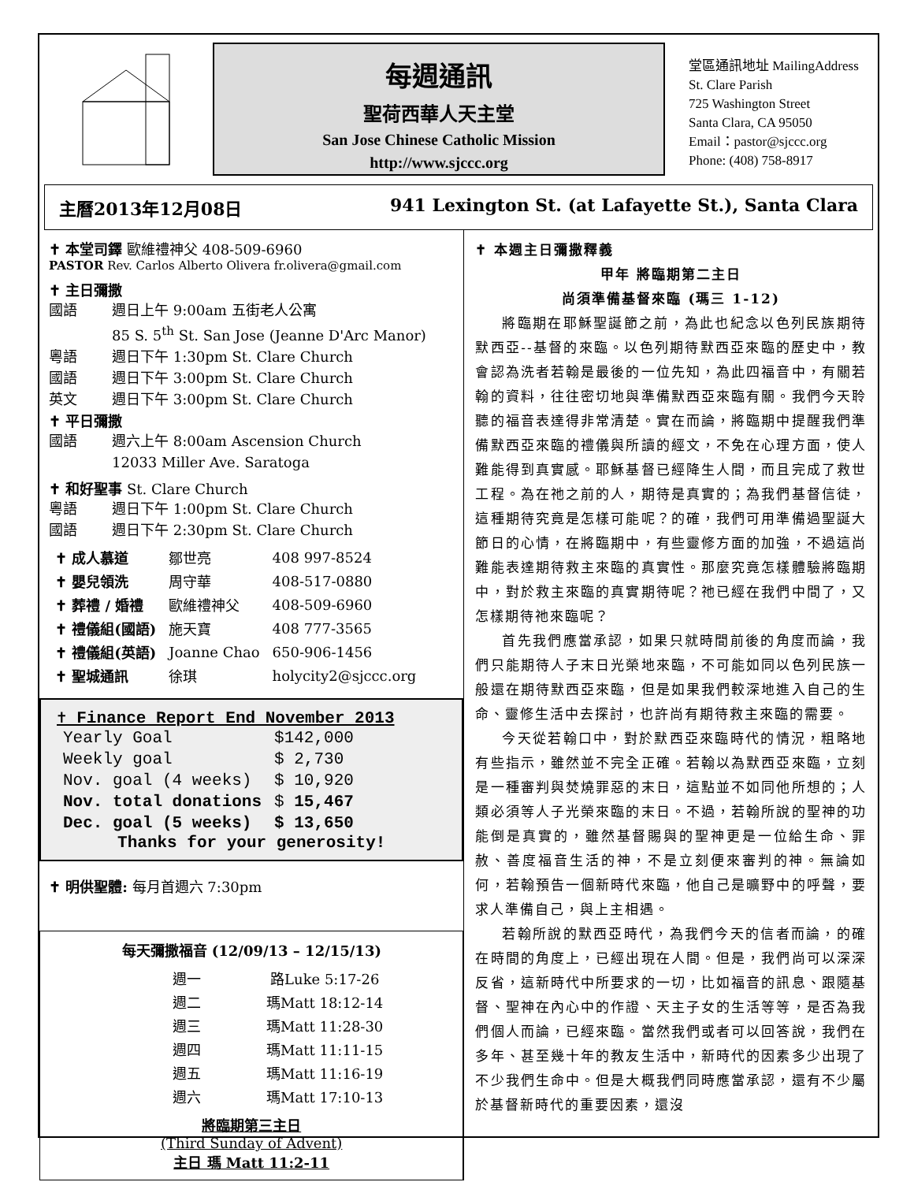每週通訊
聖荷西華人天主堂
San Jose Chinese Catholic Mission
http://www.sjccc.org
堂區通訊地址 MailingAddress
St. Clare Parish
725 Washington Street
Santa Clara, CA 95050
Email：pastor@sjccc.org
Phone: (408) 758-8917
主曆2013年12月08日 941 Lexington St. (at Lafayette St.), Santa Clara
✝ 本堂司鐸 歐維禮神父 408-509-6960
PASTOR Rev. Carlos Alberto Olivera fr.olivera@gmail.com
✝ 主日彌撒
國語 週日上午 9:00am 五街老人公寓
85 S. 5<sup>th</sup> St. San Jose (Jeanne D'Arc Manor)
粵語 週日下午 1:30pm St. Clare Church
國語 週日下午 3:00pm St. Clare Church
英文 週日下午 3:00pm St. Clare Church
✝ 平日彌撒
國語 週六上午 8:00am Ascension Church
12033 Miller Ave. Saratoga
✝ 和好聖事 St. Clare Church
粵語 週日下午 1:00pm St. Clare Church
國語 週日下午 2:30pm St. Clare Church
| ✝ 成人慕道 | 鄒世亮 | 408 997-8524 |
| ✝ 嬰兒領洗 | 周守華 | 408-517-0880 |
| ✝ 葬禮 / 婚禮 | 歐維禮神父 | 408-509-6960 |
| ✝ 禮儀組(國語) | 施天寶 | 408 777-3565 |
| ✝ 禮儀組(英語) | Joanne Chao | 650-906-1456 |
| ✝ 聖城通訊 | 徐琪 | holycity2@sjccc.org |
✝ Finance Report End November 2013
| Yearly Goal | $142,000 |
| Weekly goal | $ 2,730 |
| Nov. goal (4 weeks) | $ 10,920 |
| Nov. total donations | $ 15,467 |
| Dec. goal (5 weeks) | $ 13,650 |
Thanks for your generosity!
✝ 明供聖體: 每月首週六 7:30pm
每天彌撒福音 (12/09/13 – 12/15/13)
| 週一 | 路Luke 5:17-26 |
| 週二 | 瑪Matt 18:12-14 |
| 週三 | 瑪Matt 11:28-30 |
| 週四 | 瑪Matt 11:11-15 |
| 週五 | 瑪Matt 11:16-19 |
| 週六 | 瑪Matt 17:10-13 |
將臨期第三主日
(Third Sunday of Advent)
主日 瑪 Matt 11:2-11
✝ 本週主日彌撒釋義
甲年 將臨期第二主日
尚須準備基督來臨 (瑪三 1-12)
將臨期在耶穌聖誕節之前，為此也紀念以色列民族期待默西亞--基督的來臨。以色列期待默西亞來臨的歷史中，教會認為洗者若翰是最後的一位先知，為此四福音中，有關若翰的資料，往往密切地與準備默西亞來臨有關。我們今天聆聽的福音表達得非常清楚。實在而論，將臨期中提醒我們準備默西亞來臨的禮儀與所讀的經文，不免在心理方面，使人難能得到真實感。耶穌基督已經降生人間，而且完成了救世工程。為在祂之前的人，期待是真實的；為我們基督信徒，這種期待究竟是怎樣可能呢？的確，我們可用準備過聖誕大節日的心情，在將臨期中，有些靈修方面的加強，不過這尚難能表達期待救主來臨的真實性。那麼究竟怎樣體驗將臨期中，對於救主來臨的真實期待呢？祂已經在我們中間了，又怎樣期待祂來臨呢？
首先我們應當承認，如果只就時間前後的角度而論，我們只能期待人子末日光榮地來臨，不可能如同以色列民族一般還在期待默西亞來臨，但是如果我們較深地進入自己的生命、靈修生活中去探討，也許尚有期待救主來臨的需要。
今天從若翰口中，對於默西亞來臨時代的情況，粗略地有些指示，雖然並不完全正確。若翰以為默西亞來臨，立刻是一種審判與焚燒罪惡的末日，這點並不如同他所想的；人類必須等人子光榮來臨的末日。不過，若翰所說的聖神的功能倒是真實的，雖然基督賜與的聖神更是一位給生命、罪赦、善度福音生活的神，不是立刻便來審判的神。無論如何，若翰預告一個新時代來臨，他自己是曠野中的呼聲，要求人準備自己，與上主相遇。
若翰所說的默西亞時代，為我們今天的信者而論，的確在時間的角度上，已經出現在人間。但是，我們尚可以深深反省，這新時代中所要求的一切，比如福音的訊息、跟隨基督、聖神在內心中的作證、天主子女的生活等等，是否為我們個人而論，已經來臨。當然我們或者可以回答說，我們在多年、甚至幾十年的教友生活中，新時代的因素多少出現了不少我們生命中。但是大概我們同時應當承認，還有不少屬於基督新時代的重要因素，還沒